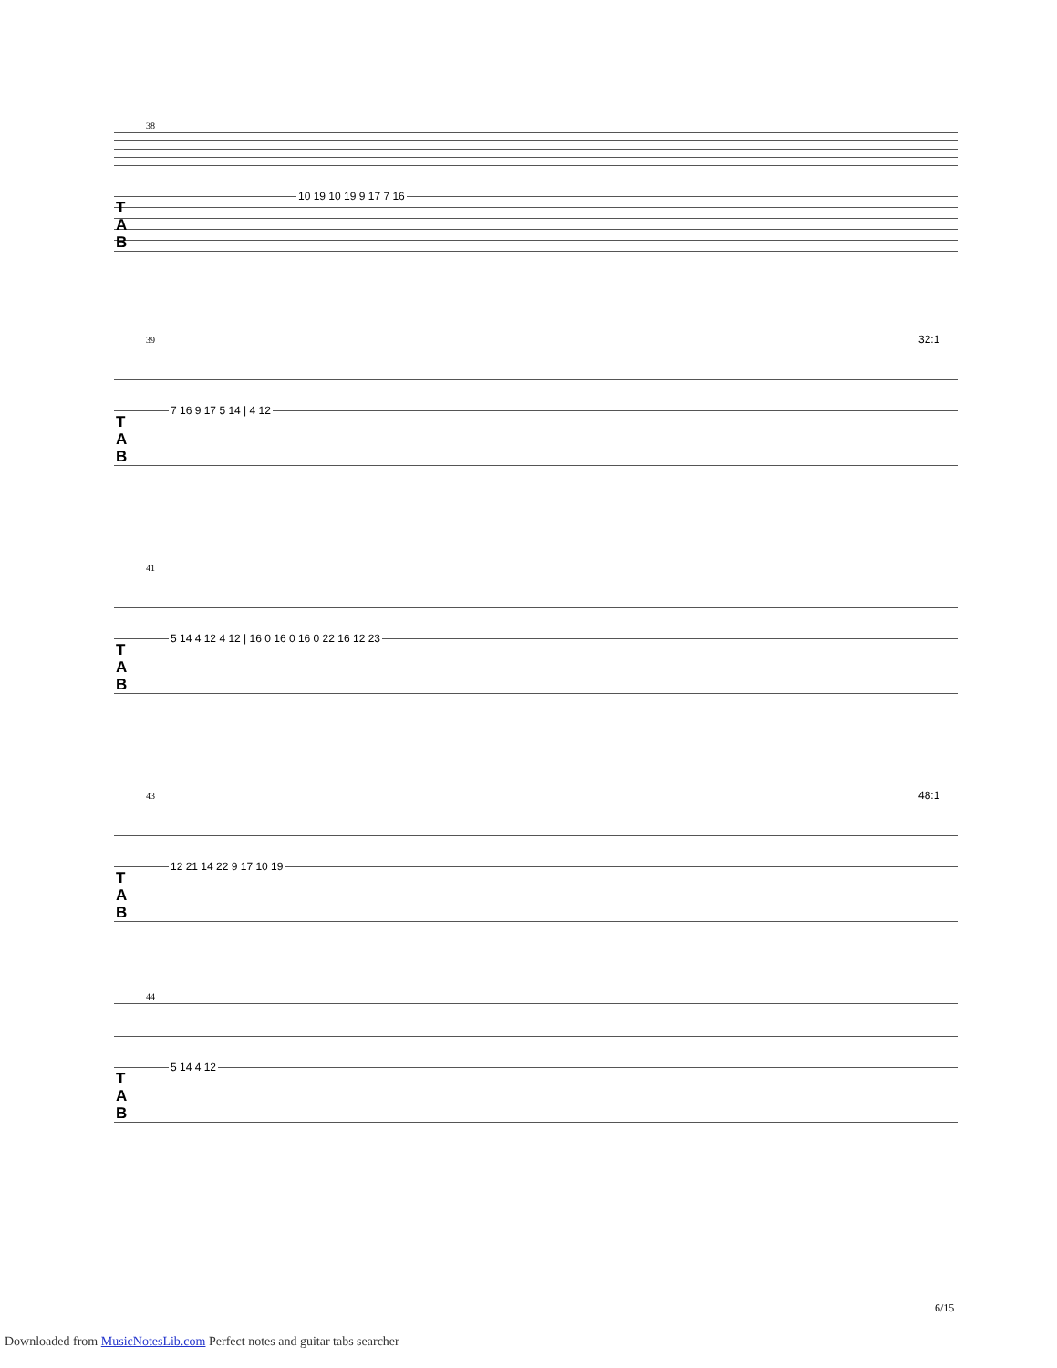38
T
A
B
10 19 10 19 9 17 7 16
39
T
A
B
7 16 9 17 5 14 | 4 12
32:1
41
T
A
B
5 14 4 12 4 12 | 16 0 16 0 16 0 22 16 12 23
43
T
A
B
12 21 14 22 9 17 10 19
48:1
44
T
A
B
5 14 4 12
6/15
Downloaded from MusicNotesLib.com Perfect notes and guitar tabs searcher